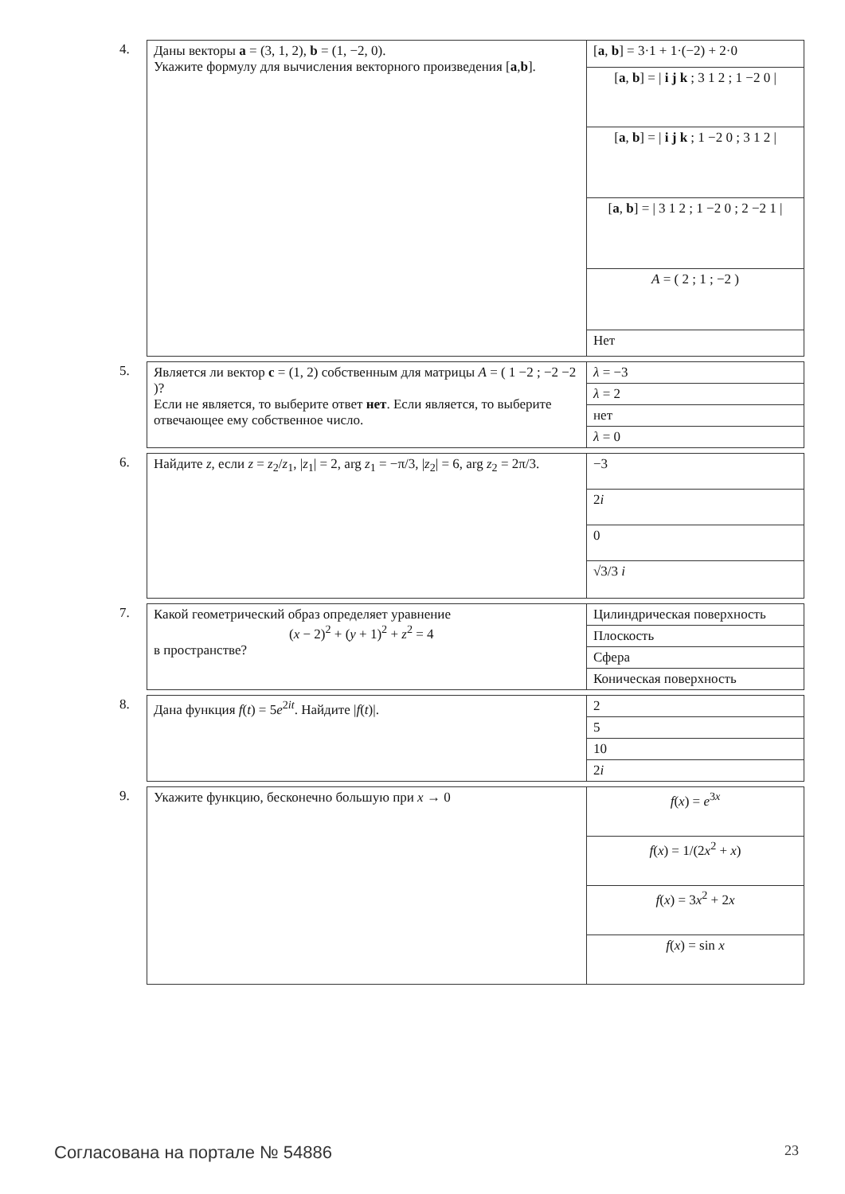4.
| Даны векторы a = (3, 1, 2), b = (1, −2, 0). Укажите формулу для вычисления векторного произведения [ a , b ]. | [ a , b ] = 3·1 + 1·(−2) + 2·0 |
| | [ a , b ] = / i j k ; 3 1 2 ; 1 −2 0 / |
| | [ a , b ] = / i j k ; 1 −2 0 ; 3 1 2 / |
| | [ a , b ] = / 3 1 2 ; 1 −2 0 ; 2 −2 1 / |
| | A = ( 2 ; 1 ; −2 ) |
| | Нет |
5.
| Является ли вектор c = (1, 2) собственным для матрицы A = ( 1 −2 ; −2 −2 )? Если не является, то выберите ответ нет . Если является, то выберите отвечающее ему собственное число. | λ = −3 |
| | λ = 2 |
| | нет |
| | λ = 0 |
6.
| Найдите z , если z = z<sub>2</sub>/ z<sub>1</sub>, / z<sub>1</sub>/ = 2, arg z<sub>1</sub> = −π/3, / z<sub>2</sub>/ = 6, arg z<sub>2</sub> = 2π/3. | −3 |
| | 2 i |
| | 0 |
| | √3/3 i |
7.
| Какой геометрический образ определяет уравнение ( x − 2)<sup>2</sup> + ( y + 1)<sup>2</sup> + z<sup>2</sup> = 4 в пространстве? | Цилиндрическая поверхность |
| | Плоскость |
| | Сфера |
| | Коническая поверхность |
8.
| Дана функция f ( t ) = 5 e<sup>2it</sup>. Найдите / f ( t )/. | 2 |
| | 5 |
| | 10 |
| | 2 i |
9.
| Укажите функцию, бесконечно большую при x → 0 | f ( x ) = e<sup>3x</sup> |
| | f ( x ) = 1/(2 x<sup>2</sup> + x ) |
| | f ( x ) = 3 x<sup>2</sup> + 2 x |
| | f ( x ) = sin x |
Согласована на портале № 54886 23